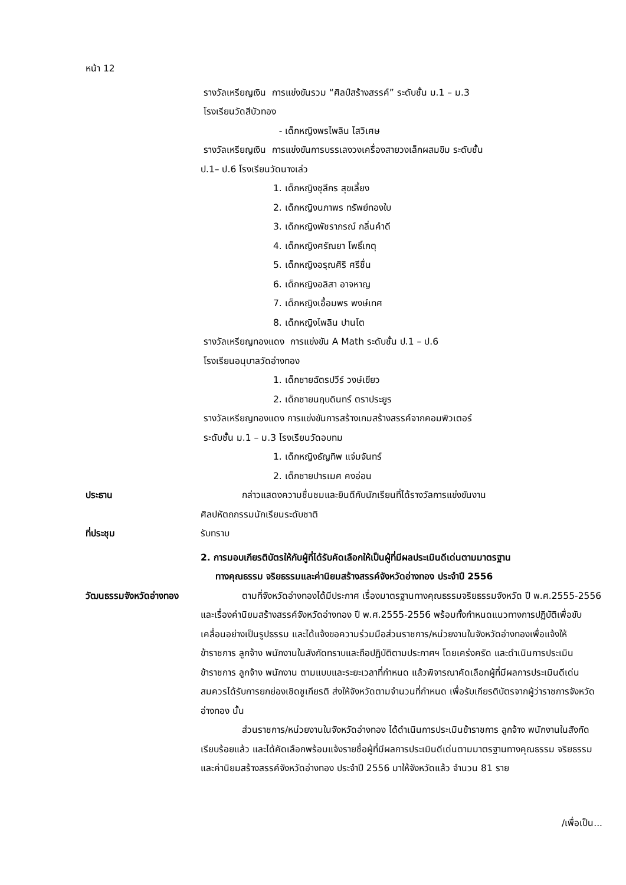หน้า 12
รางวัลเหรียญเงิน การแข่งขันรวม “ศิลป์สร้างสรรค์” ระดับชั้น ม.1 – ม.3
โรงเรียนวัดสีบัวทอง
- เด็กหญิงพรไพลิน ไสวิเศษ
รางวัลเหรียญเงิน การแข่งขันการบรรเลงวงเครื่องสายวงเล็กผสมขิม ระดับชั้น
ป.1– ป.6 โรงเรียนวัดนางเล่ว
1. เด็กหญิงชุลีกร สุขเลี้ยง
2. เด็กหญิงนภาพร ทรัพย์ทองใบ
3. เด็กหญิงพัชราภรณ์ กลิ่นคำดี
4. เด็กหญิงศรัณยา โพธิ์เกตุ
5. เด็กหญิงอรุณศิริ ศรีชื่น
6. เด็กหญิงอลิสา อาจหาญ
7. เด็กหญิงเอื้อมพร พงษ์เทศ
8. เด็กหญิงไพลิน ปานโต
รางวัลเหรียญทองแดง การแข่งขัน A Math ระดับชั้น ป.1 – ป.6
โรงเรียนอนุบาลวัดอ่างทอง
1. เด็กชายฉัตรปวีร์ วงษ์เขียว
2. เด็กชายนฤบดินทร์ ตราประยูร
รางวัลเหรียญทองแดง การแข่งขันการสร้างเกมสร้างสรรค์จากคอมพิวเตอร์
ระดับชั้น ม.1 – ม.3 โรงเรียนวัดอบทม
1. เด็กหญิงธัญทิพ แจ่มจันทร์
2. เด็กชายปารเมศ คงอ่อน
ประธาน กล่าวแสดงความชื่นชมและยินดีกับนักเรียนที่ได้รางวัลการแข่งขันงาน
ศิลปหัตถกรรมนักเรียนระดับชาติ
ที่ประชุม รับทราบ
2. การมอบเกียรติบัตรให้กับผู้ที่ได้รับคัดเลือกให้เป็นผู้ที่มีผลประเมินดีเด่นตามมาตรฐาน
ทางคุณธรรม จริยธรรมและค่านิยมสร้างสรรค์จังหวัดอ่างทอง ประจำปี 2556
วัฒนธรรมจังหวัดอ่างทอง
ตามที่จังหวัดอ่างทองได้มีประกาศ เรื่องมาตรฐานทางคุณธรรมจริยธรรมจังหวัด ปี พ.ศ.2555-2556 และเรื่องค่านิยมสร้างสรรค์จังหวัดอ่างทอง ปี พ.ศ.2555-2556 พร้อมทั้งกำหนดแนวทางการปฏิบัติเพื่อขับเคลื่อนอย่างเป็นรูปธรรม และได้แจ้งขอความร่วมมือส่วนราชการ/หน่วยงานในจังหวัดอ่างทองเพื่อแจ้งให้ข้าราชการ ลูกจ้าง พนักงานในสังกัดทราบและถือปฏิบัติตามประกาศฯ โดยเคร่งครัด และดำเนินการประเมินข้าราชการ ลูกจ้าง พนักงาน ตามแบบและระยะเวลาที่กำหนด แล้วพิจารณาคัดเลือกผู้ที่มีผลการประเมินดีเด่นสมควรได้รับการยกย่องเชิดชูเกียรติ ส่งให้จังหวัดตามจำนวนที่กำหนด เพื่อรับเกียรติบัตรจากผู้ว่าราชการจังหวัดอ่างทอง นั้น
ส่วนราชการ/หน่วยงานในจังหวัดอ่างทอง ได้ดำเนินการประเมินข้าราชการ ลูกจ้าง พนักงานในสังกัด เรียบร้อยแล้ว และได้คัดเลือกพร้อมแจ้งรายชื่อผู้ที่มีผลการประเมินดีเด่นตามมาตรฐานทางคุณธรรม จริยธรรม และค่านิยมสร้างสรรค์จังหวัดอ่างทอง ประจำปี 2556 มาให้จังหวัดแล้ว จำนวน 81 ราย
/เพื่อเป็น...